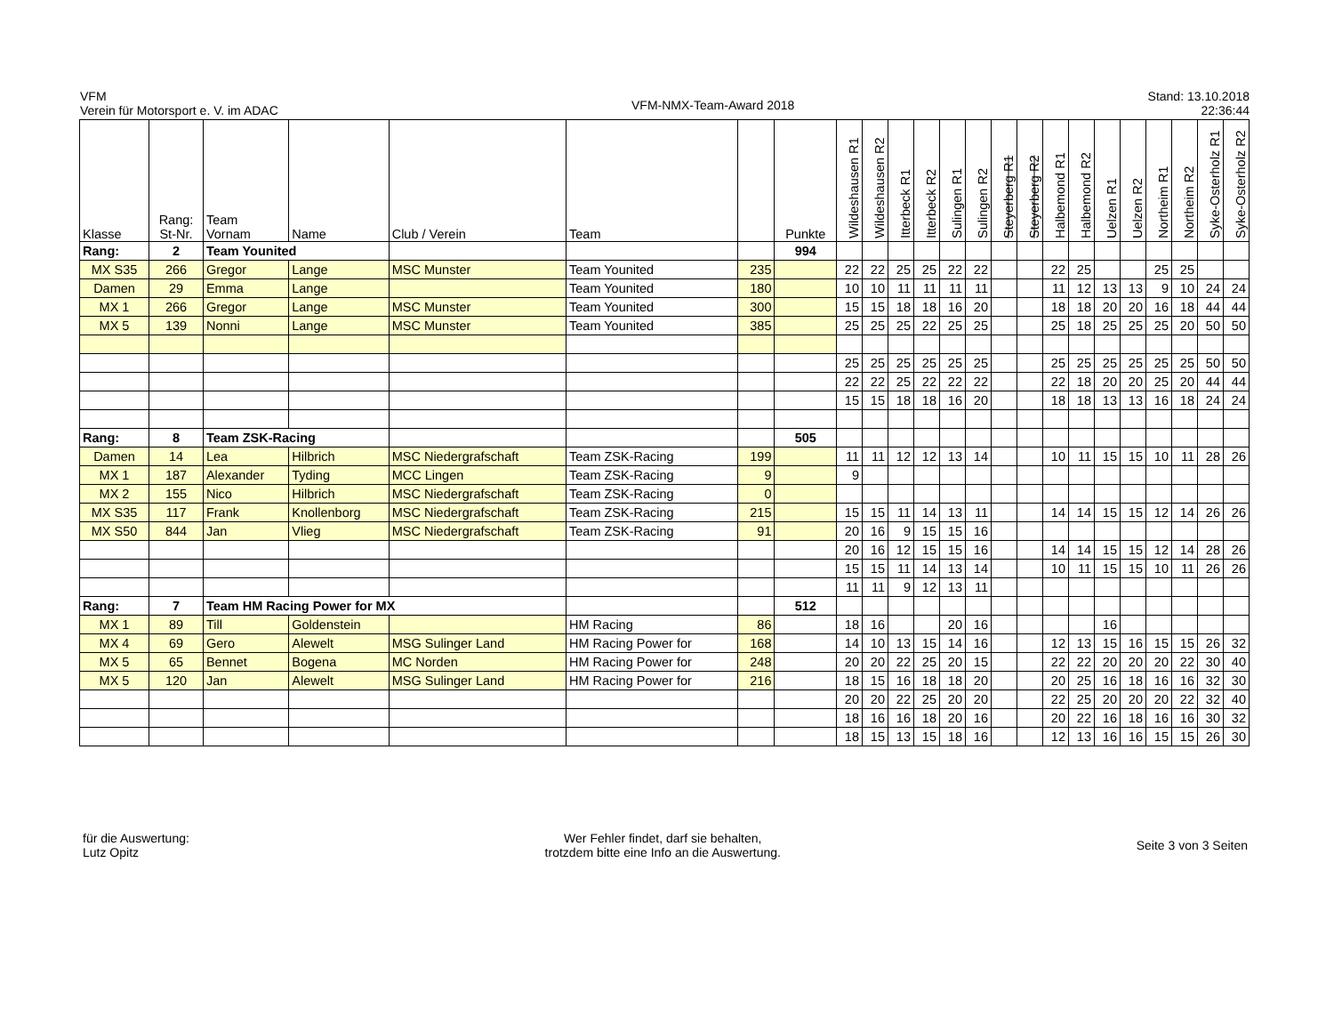VFM
Verein für Motorsport e. V. im ADAC
VFM-NMX-Team-Award 2018
Stand: 13.10.2018
22:36:44
| Klasse | Rang: St-Nr. | Team Vornam | Name | Club / Verein | Team | | Punkte | Wildeshausen R1 | Wildeshausen R2 | Itterbeck R1 | Itterbeck R2 | Sulingen R1 | Sulingen R2 | Steyerberg R1 | Steyerberg R2 | Halbemond R1 | Halbemond R2 | Uelzen R1 | Uelzen R2 | Northeim R1 | Northeim R2 | Syke-Osterholz R1 | Syke-Osterholz R2 |
| --- | --- | --- | --- | --- | --- | --- | --- | --- | --- | --- | --- | --- | --- | --- | --- | --- | --- | --- | --- | --- | --- | --- | --- |
| Rang: | 2 | Team Younited | | | | | 994 | | | | | | | | | | | | | | | | |
| MX S35 | 266 | Gregor | Lange | MSC Munster | Team Younited | 235 | | 22 | 22 | 25 | 25 | 22 | 22 | | | 22 | 25 | | | 25 | 25 | | |
| Damen | 29 | Emma | Lange | | Team Younited | 180 | | 10 | 10 | 11 | 11 | 11 | 11 | | | 11 | 12 | 13 | 13 | 9 | 10 | 24 | 24 |
| MX 1 | 266 | Gregor | Lange | MSC Munster | Team Younited | 300 | | 15 | 15 | 18 | 18 | 16 | 20 | | | 18 | 18 | 20 | 20 | 16 | 18 | 44 | 44 |
| MX 5 | 139 | Nonni | Lange | MSC Munster | Team Younited | 385 | | 25 | 25 | 25 | 22 | 25 | 25 | | | 25 | 18 | 25 | 25 | 25 | 20 | 50 | 50 |
| | | | | | | | | 25 | 25 | 25 | 25 | 25 | 25 | | | 25 | 25 | 25 | 25 | 25 | 25 | 50 | 50 |
| | | | | | | | | 22 | 22 | 25 | 22 | 22 | 22 | | | 22 | 18 | 20 | 20 | 25 | 20 | 44 | 44 |
| | | | | | | | | 15 | 15 | 18 | 18 | 16 | 20 | | | 18 | 18 | 13 | 13 | 16 | 18 | 24 | 24 |
| Rang: | 8 | Team ZSK-Racing | | | | | 505 | | | | | | | | | | | | | | | | |
| Damen | 14 | Lea | Hilbrich | MSC Niedergrafschaft | Team ZSK-Racing | 199 | | 11 | 11 | 12 | 12 | 13 | 14 | | | 10 | 11 | 15 | 15 | 10 | 11 | 28 | 26 |
| MX 1 | 187 | Alexander | Tyding | MCC Lingen | Team ZSK-Racing | 9 | | 9 | | | | | | | | | | | | | | | |
| MX 2 | 155 | Nico | Hilbrich | MSC Niedergrafschaft | Team ZSK-Racing | 0 | | | | | | | | | | | | | | | | | |
| MX S35 | 117 | Frank | Knollenborg | MSC Niedergrafschaft | Team ZSK-Racing | 215 | | 15 | 15 | 11 | 14 | 13 | 11 | | | 14 | 14 | 15 | 15 | 12 | 14 | 26 | 26 |
| MX S50 | 844 | Jan | Vlieg | MSC Niedergrafschaft | Team ZSK-Racing | 91 | | 20 | 16 | 9 | 15 | 15 | 16 | | | | | | | | | | |
| | | | | | | | | 20 | 16 | 12 | 15 | 15 | 16 | | | 14 | 14 | 15 | 15 | 12 | 14 | 28 | 26 |
| | | | | | | | | 15 | 15 | 11 | 14 | 13 | 14 | | | 10 | 11 | 15 | 15 | 10 | 11 | 26 | 26 |
| | | | | | | | | 11 | 11 | 9 | 12 | 13 | 11 | | | | | | | | | | |
| Rang: | 7 | Team HM Racing Power for MX | | | | | 512 | | | | | | | | | | | | | | | | |
| MX 1 | 89 | Till | Goldenstein | | HM Racing | 86 | | 18 | 16 | | | 20 | 16 | | | | | 16 | | | | | |
| MX 4 | 69 | Gero | Alewelt | MSG Sulinger Land | HM Racing Power for | 168 | | 14 | 10 | 13 | 15 | 14 | 16 | | | 12 | 13 | 15 | 16 | 15 | 15 | 26 | 32 |
| MX 5 | 65 | Bennet | Bogena | MC Norden | HM Racing Power for | 248 | | 20 | 20 | 22 | 25 | 20 | 15 | | | 22 | 22 | 20 | 20 | 20 | 22 | 30 | 40 |
| MX 5 | 120 | Jan | Alewelt | MSG Sulinger Land | HM Racing Power for | 216 | | 18 | 15 | 16 | 18 | 18 | 20 | | | 20 | 25 | 16 | 18 | 16 | 16 | 32 | 30 |
| | | | | | | | | 20 | 20 | 22 | 25 | 20 | 20 | | | 22 | 25 | 20 | 20 | 20 | 22 | 32 | 40 |
| | | | | | | | | 18 | 16 | 16 | 18 | 20 | 16 | | | 20 | 22 | 16 | 18 | 16 | 16 | 30 | 32 |
| | | | | | | | | 18 | 15 | 13 | 15 | 18 | 16 | | | 12 | 13 | 16 | 16 | 15 | 15 | 26 | 30 |
für die Auswertung:
Lutz Opitz
Wer Fehler findet, darf sie behalten,
trotzdem bitte eine Info an die Auswertung.
Seite 3 von 3 Seiten